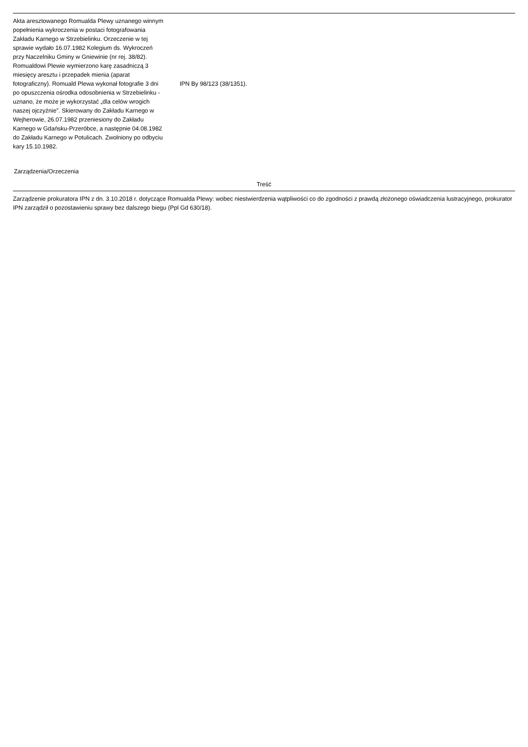| Akta aresztowanego Romualda Plewy uznanego winnym popełnienia wykroczenia w postaci fotografowania Zakładu Karnego w Strzebielinku. Orzeczenie w tej sprawie wydało 16.07.1982 Kolegium ds. Wykroczeń przy Naczelniku Gminy w Gniewinie (nr rej. 38/82). Romualdowi Plewie wymierzono karę zasadniczą 3 miesięcy aresztu i przepadek mienia (aparat fotograficzny). Romuald Plewa wykonał fotografie 3 dni po opuszczenia ośrodka odosobnienia w Strzebielinku - uznano, że może je wykorzystać „dla celów wrogich naszej ojczyźnie”. Skierowany do Zakładu Karnego w Wejherowie, 26.07.1982 przeniesiony do Zakładu Karnego w Gdańsku-Przeróbce, a następnie 04.08.1982 do Zakładu Karnego w Potulicach. Zwolniony po odbyciu kary 15.10.1982. | IPN By 98/123 (38/1351). |
Zarządzenia/Orzeczenia
| Treść |
| --- |
| Zarządzenie prokuratora IPN z dn. 3.10.2018 r. dotyczące Romualda Plewy: wobec niestwierdzenia wątpliwości co do zgodności z prawdą złożonego oświadczenia lustracyjnego, prokurator IPN zarządził o pozostawieniu sprawy bez dalszego biegu (Ppl Gd 630/18). |